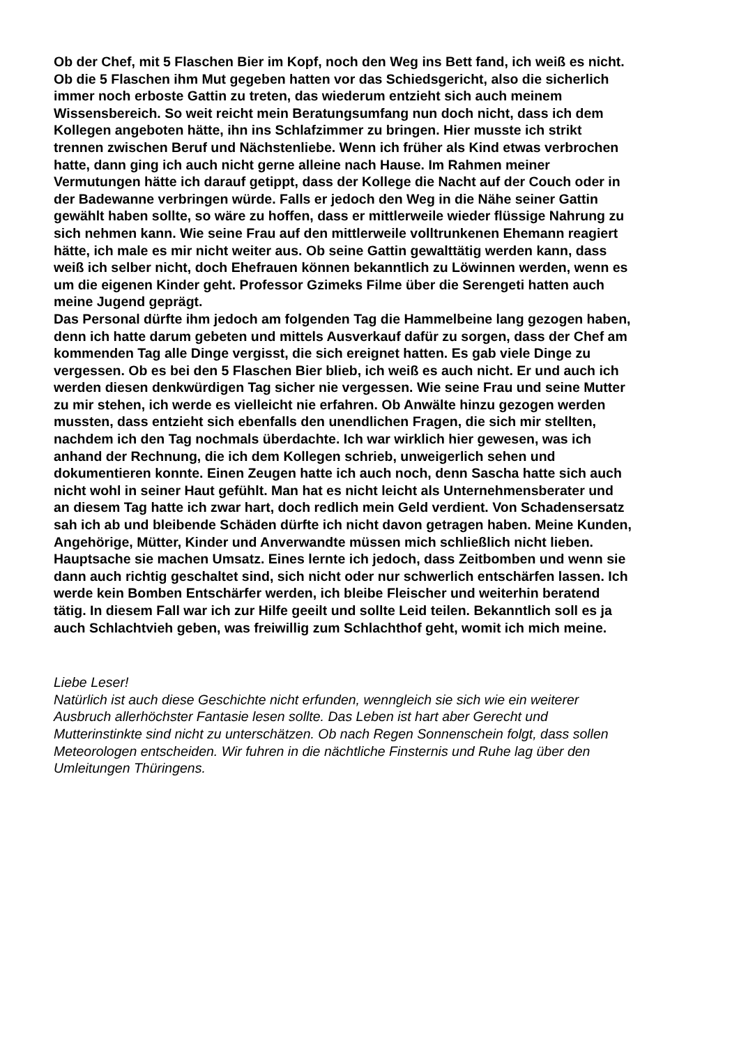Ob der Chef, mit 5 Flaschen Bier im Kopf, noch den Weg ins Bett fand, ich weiß es nicht.
Ob die 5 Flaschen ihm Mut gegeben hatten vor das Schiedsgericht, also die sicherlich
immer noch erboste Gattin zu treten, das wiederum entzieht sich auch meinem
Wissensbereich. So weit reicht mein Beratungsumfang nun doch nicht, dass ich dem
Kollegen angeboten hätte, ihn ins Schlafzimmer zu bringen. Hier musste ich strikt
trennen zwischen Beruf und Nächstenliebe. Wenn ich früher als Kind etwas verbrochen
hatte, dann ging ich auch nicht gerne alleine nach Hause. Im Rahmen meiner
Vermutungen hätte ich darauf getippt, dass der Kollege die Nacht auf der Couch oder in
der Badewanne verbringen würde. Falls er jedoch den Weg in die Nähe seiner Gattin
gewählt haben sollte, so wäre zu hoffen, dass er mittlerweile wieder flüssige Nahrung zu
sich nehmen kann. Wie seine Frau auf den mittlerweile volltrunkenen Ehemann reagiert
hätte, ich male es mir nicht weiter aus. Ob seine Gattin gewalttätig werden kann, dass
weiß ich selber nicht, doch Ehefrauen können bekanntlich zu Löwinnen werden, wenn es
um die eigenen Kinder geht. Professor Gzimeks Filme über die Serengeti hatten auch
meine Jugend geprägt.
Das Personal dürfte ihm jedoch am folgenden Tag die Hammelbeine lang gezogen haben,
denn ich hatte darum gebeten und mittels Ausverkauf dafür zu sorgen, dass der Chef am
kommenden Tag alle Dinge vergisst, die sich ereignet hatten. Es gab viele Dinge zu
vergessen. Ob es bei den 5 Flaschen Bier blieb, ich weiß es auch nicht. Er und auch ich
werden diesen denkwürdigen Tag sicher nie vergessen. Wie seine Frau und seine Mutter
zu mir stehen, ich werde es vielleicht nie erfahren. Ob Anwälte hinzu gezogen werden
mussten, dass entzieht sich ebenfalls den unendlichen Fragen, die sich mir stellten,
nachdem ich den Tag nochmals überdachte. Ich war wirklich hier gewesen, was ich
anhand der Rechnung, die ich dem Kollegen schrieb, unweigerlich sehen und
dokumentieren konnte. Einen Zeugen hatte ich auch noch, denn Sascha hatte sich auch
nicht wohl in seiner Haut gefühlt. Man hat es nicht leicht als Unternehmensberater und
an diesem Tag hatte ich zwar hart, doch redlich mein Geld verdient. Von Schadensersatz
sah ich ab und bleibende Schäden dürfte ich nicht davon getragen haben. Meine Kunden,
Angehörige, Mütter, Kinder und Anverwandte müssen mich schließlich nicht lieben.
Hauptsache sie machen Umsatz. Eines lernte ich jedoch, dass Zeitbomben und wenn sie
dann auch richtig geschaltet sind, sich nicht oder nur schwerlich entschärfen lassen. Ich
werde kein Bomben Entschärfer werden, ich bleibe Fleischer und weiterhin beratend
tätig. In diesem Fall war ich zur Hilfe geeilt und sollte Leid teilen. Bekanntlich soll es ja
auch Schlachtvieh geben, was freiwillig zum Schlachthof geht, womit ich mich meine.
Liebe Leser!
Natürlich ist auch diese Geschichte nicht erfunden, wenngleich sie sich wie ein weiterer
Ausbruch allerhöchster Fantasie lesen sollte. Das Leben ist hart aber Gerecht und
Mutterinstinkte sind nicht zu unterschätzen. Ob nach Regen Sonnenschein folgt, dass sollen
Meteorologen entscheiden. Wir fuhren in die nächtliche Finsternis und Ruhe lag über den
Umleitungen Thüringens.